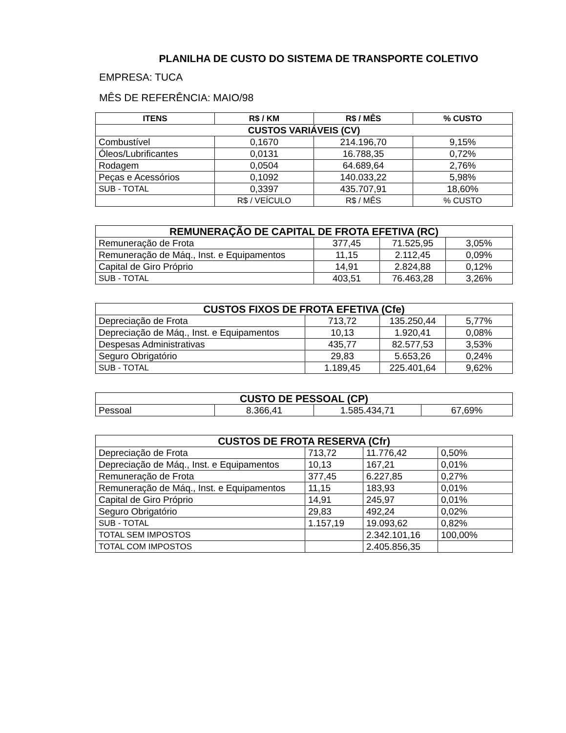PLANILHA DE CUSTO DO SISTEMA DE TRANSPORTE COLETIVO
EMPRESA: TUCA
MÊS DE REFERÊNCIA: MAIO/98
| ITENS | R$ / KM | R$ / MÊS | % CUSTO |
| --- | --- | --- | --- |
| CUSTOS VARIÁVEIS (CV) | | | |
| Combustível | 0,1670 | 214.196,70 | 9,15% |
| Óleos/Lubrificantes | 0,0131 | 16.788,35 | 0,72% |
| Rodagem | 0,0504 | 64.689,64 | 2,76% |
| Peças e Acessórios | 0,1092 | 140.033,22 | 5,98% |
| SUB - TOTAL | 0,3397 | 435.707,91 | 18,60% |
| | R$ / VEÍCULO | R$ / MÊS | % CUSTO |
| REMUNERAÇÃO DE CAPITAL DE FROTA EFETIVA (RC) | | | |
| Remuneração de Frota | 377,45 | 71.525,95 | 3,05% |
| Remuneração de Máq., Inst. e Equipamentos | 11,15 | 2.112,45 | 0,09% |
| Capital de Giro Próprio | 14,91 | 2.824,88 | 0,12% |
| SUB - TOTAL | 403,51 | 76.463,28 | 3,26% |
| CUSTOS FIXOS DE FROTA EFETIVA (Cfe) | | | |
| Depreciação de Frota | 713,72 | 135.250,44 | 5,77% |
| Depreciação de Máq., Inst. e Equipamentos | 10,13 | 1.920,41 | 0,08% |
| Despesas Administrativas | 435,77 | 82.577,53 | 3,53% |
| Seguro Obrigatório | 29,83 | 5.653,26 | 0,24% |
| SUB - TOTAL | 1.189,45 | 225.401,64 | 9,62% |
| CUSTO DE PESSOAL (CP) | | | |
| Pessoal | 8.366,41 | 1.585.434,71 | 67,69% |
| CUSTOS DE FROTA RESERVA (Cfr) | | | |
| Depreciação de Frota | 713,72 | 11.776,42 | 0,50% |
| Depreciação de Máq., Inst. e Equipamentos | 10,13 | 167,21 | 0,01% |
| Remuneração de Frota | 377,45 | 6.227,85 | 0,27% |
| Remuneração de Máq., Inst. e Equipamentos | 11,15 | 183,93 | 0,01% |
| Capital de Giro Próprio | 14,91 | 245,97 | 0,01% |
| Seguro Obrigatório | 29,83 | 492,24 | 0,02% |
| SUB - TOTAL | 1.157,19 | 19.093,62 | 0,82% |
| TOTAL SEM IMPOSTOS | | 2.342.101,16 | 100,00% |
| TOTAL COM IMPOSTOS | | 2.405.856,35 | |